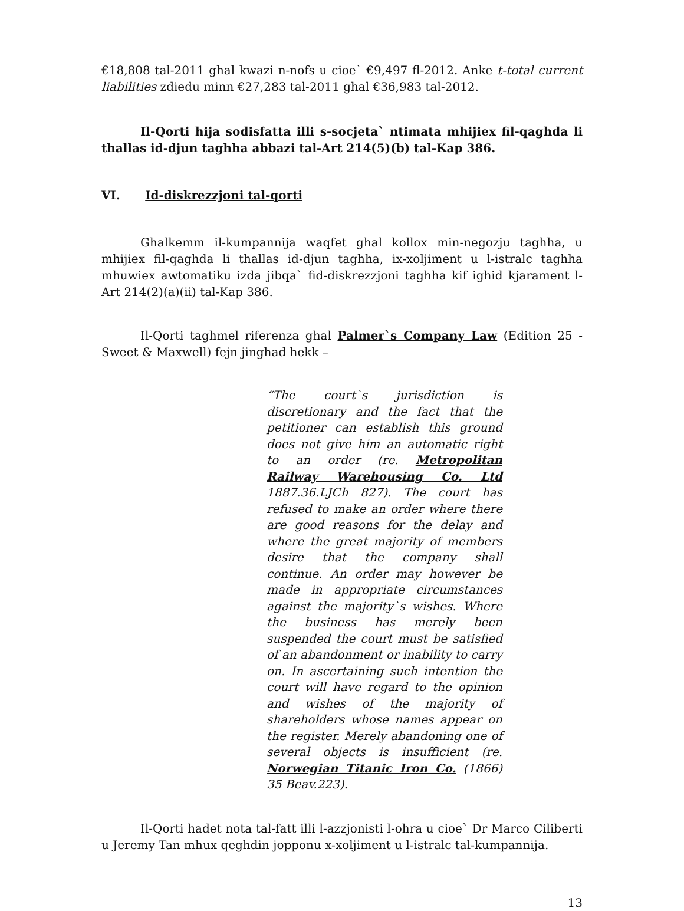€18,808 tal-2011 ghal kwazi n-nofs u cioe` €9,497 fl-2012. Anke t-total current liabilities zdiedu minn €27,283 tal-2011 ghal €36,983 tal-2012.
Il-Qorti hija sodisfatta illi s-socjeta` ntimata mhijiex fil-qaghda li thallas id-djun taghha abbazi tal-Art 214(5)(b) tal-Kap 386.
VI. Id-diskrezzjoni tal-qorti
Ghalkemm il-kumpannija waqfet ghal kollox min-negozju taghha, u mhijiex fil-qaghda li thallas id-djun taghha, ix-xoljiment u l-istralc taghha mhuwiex awtomatiku izda jibqa` fid-diskrezzjoni taghha kif ighid kjarament l-Art 214(2)(a)(ii) tal-Kap 386.
Il-Qorti taghmel riferenza ghal Palmer`s Company Law (Edition 25 - Sweet & Maxwell) fejn jinghad hekk –
“The court`s jurisdiction is discretionary and the fact that the petitioner can establish this ground does not give him an automatic right to an order (re. Metropolitan Railway Warehousing Co. Ltd 1887.36.LJCh 827). The court has refused to make an order where there are good reasons for the delay and where the great majority of members desire that the company shall continue. An order may however be made in appropriate circumstances against the majority`s wishes. Where the business has merely been suspended the court must be satisfied of an abandonment or inability to carry on. In ascertaining such intention the court will have regard to the opinion and wishes of the majority of shareholders whose names appear on the register. Merely abandoning one of several objects is insufficient (re. Norwegian Titanic Iron Co. (1866) 35 Beav.223).
Il-Qorti hadet nota tal-fatt illi l-azzjonisti l-ohra u cioe` Dr Marco Ciliberti u Jeremy Tan mhux qeghdin jopponu x-xoljiment u l-istralc tal-kumpannija.
13